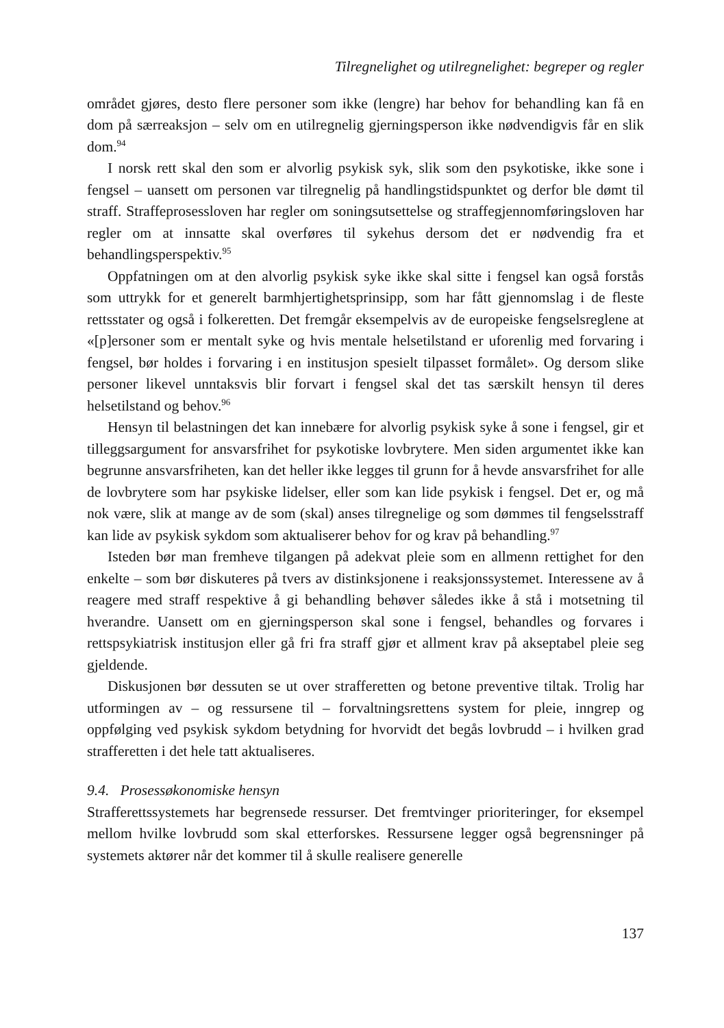Tilregnelighet og utilregnelighet: begreper og regler
området gjøres, desto flere personer som ikke (lengre) har behov for behandling kan få en dom på særreaksjon – selv om en utilregnelig gjerningsperson ikke nødvendigvis får en slik dom.<sup>94</sup>
I norsk rett skal den som er alvorlig psykisk syk, slik som den psykotiske, ikke sone i fengsel – uansett om personen var tilregnelig på handlingstidspunktet og derfor ble dømt til straff. Straffeprosessloven har regler om soningsutsettelse og straffegjennomføringsloven har regler om at innsatte skal overføres til sykehus dersom det er nødvendig fra et behandlingsperspektiv.<sup>95</sup>
Oppfatningen om at den alvorlig psykisk syke ikke skal sitte i fengsel kan også forstås som uttrykk for et generelt barmhjertighetsprinsipp, som har fått gjennomslag i de fleste rettsstater og også i folkeretten. Det fremgår eksempelvis av de europeiske fengselsreglene at «[p]ersoner som er mentalt syke og hvis mentale helsetilstand er uforenlig med forvaring i fengsel, bør holdes i forvaring i en institusjon spesielt tilpasset formålet». Og dersom slike personer likevel unntaksvis blir forvart i fengsel skal det tas særskilt hensyn til deres helsetilstand og behov.<sup>96</sup>
Hensyn til belastningen det kan innebære for alvorlig psykisk syke å sone i fengsel, gir et tilleggsargument for ansvarsfrihet for psykotiske lovbrytere. Men siden argumentet ikke kan begrunne ansvarsfriheten, kan det heller ikke legges til grunn for å hevde ansvarsfrihet for alle de lovbrytere som har psykiske lidelser, eller som kan lide psykisk i fengsel. Det er, og må nok være, slik at mange av de som (skal) anses tilregnelige og som dømmes til fengselsstraff kan lide av psykisk sykdom som aktualiserer behov for og krav på behandling.<sup>97</sup>
Isteden bør man fremheve tilgangen på adekvat pleie som en allmenn rettighet for den enkelte – som bør diskuteres på tvers av distinksjonene i reaksjonssystemet. Interessene av å reagere med straff respektive å gi behandling behøver således ikke å stå i motsetning til hverandre. Uansett om en gjerningsperson skal sone i fengsel, behandles og forvares i rettspsykiatrisk institusjon eller gå fri fra straff gjør et allment krav på akseptabel pleie seg gjeldende.
Diskusjonen bør dessuten se ut over strafferetten og betone preventive tiltak. Trolig har utformingen av – og ressursene til – forvaltningsrettens system for pleie, inngrep og oppfølging ved psykisk sykdom betydning for hvorvidt det begås lovbrudd – i hvilken grad strafferetten i det hele tatt aktualiseres.
9.4. Prosessøkonomiske hensyn
Strafferettssystemets har begrensede ressurser. Det fremtvinger prioriteringer, for eksempel mellom hvilke lovbrudd som skal etterforskes. Ressursene legger også begrensninger på systemets aktører når det kommer til å skulle realisere generelle
137